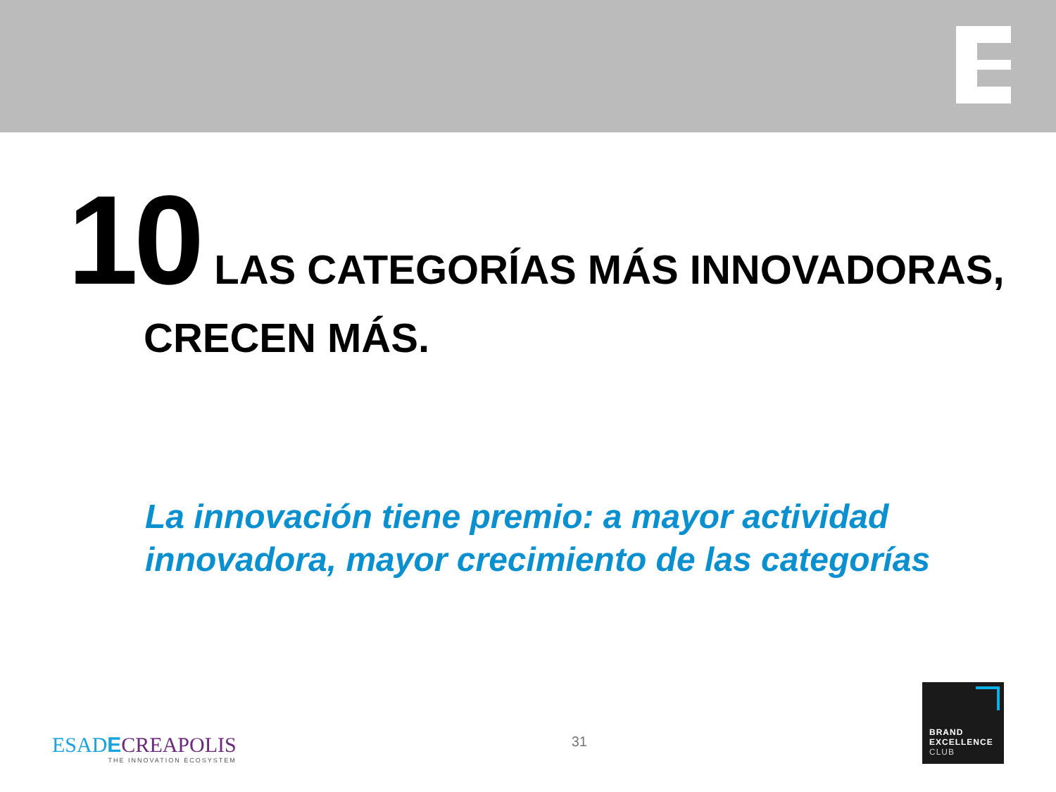10 LAS CATEGORÍAS MÁS INNOVADORAS,
CRECEN MÁS.
La innovación tiene premio: a mayor actividad
innovadora, mayor crecimiento de las categorías
ESAD ECREAPOLIS
THE INNOVATION ECOSYSTEM
31
BRAND
EXCELLENCE
CLUB